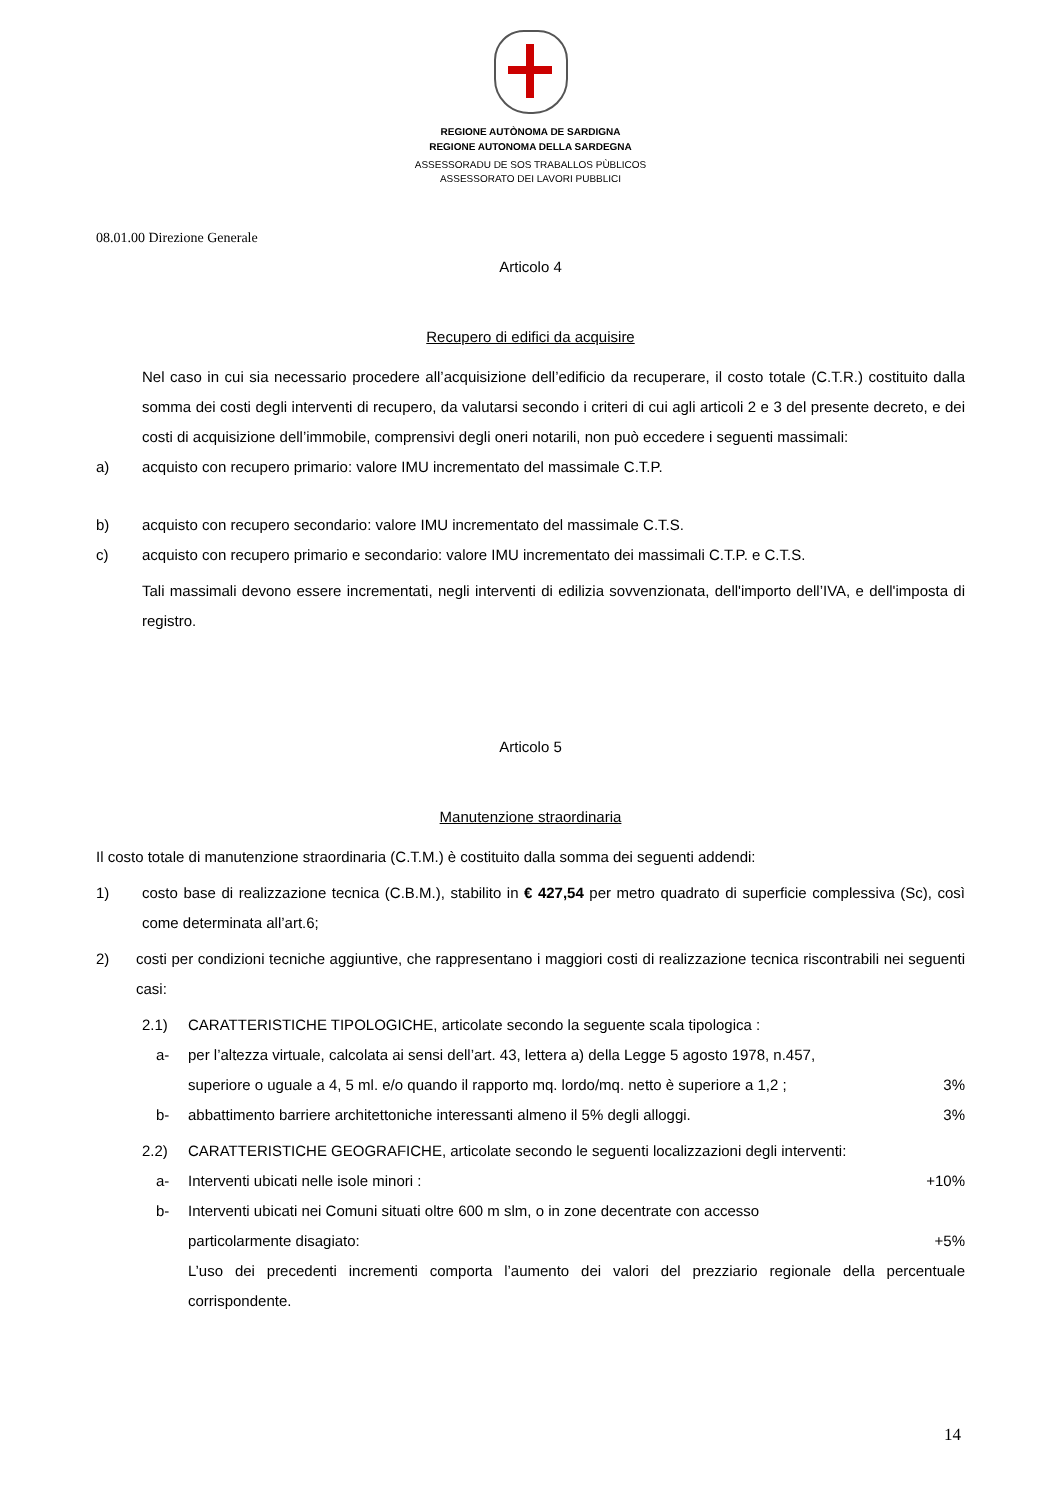REGIONE AUTÒNOMA DE SARDIGNA
REGIONE AUTONOMA DELLA SARDEGNA
ASSESSORADU DE SOS TRABALLOS PÙBLICOS
ASSESSORATO DEI LAVORI PUBBLICI
08.01.00 Direzione Generale
Articolo 4
Recupero di edifici da acquisire
Nel caso in cui sia necessario procedere all’acquisizione dell’edificio da recuperare, il costo totale (C.T.R.) costituito dalla somma dei costi degli interventi di recupero, da valutarsi secondo i criteri di cui agli articoli 2 e 3 del presente decreto, e dei costi di acquisizione dell’immobile, comprensivi degli oneri notarili, non può eccedere i seguenti massimali:
a) acquisto con recupero primario: valore IMU incrementato del massimale C.T.P.
b) acquisto con recupero secondario: valore IMU incrementato del massimale C.T.S.
c) acquisto con recupero primario e secondario: valore IMU incrementato dei massimali C.T.P. e C.T.S.
Tali massimali devono essere incrementati, negli interventi di edilizia sovvenzionata, dell'importo dell’IVA, e dell'imposta di registro.
Articolo 5
Manutenzione straordinaria
Il costo totale di manutenzione straordinaria (C.T.M.) è costituito dalla somma dei seguenti addendi:
1) costo base di realizzazione tecnica (C.B.M.), stabilito in € 427,54 per metro quadrato di superficie complessiva (Sc), così come determinata all’art.6;
2) costi per condizioni tecniche aggiuntive, che rappresentano i maggiori costi di realizzazione tecnica riscontrabili nei seguenti casi:
2.1) CARATTERISTICHE TIPOLOGICHE, articolate secondo la seguente scala tipologica :
a- per l’altezza virtuale, calcolata ai sensi dell’art. 43, lettera a) della Legge 5 agosto 1978, n.457,
superiore o uguale a 4, 5 ml. e/o quando il rapporto mq. lordo/mq. netto è superiore a 1,2 ; 3%
b- abbattimento barriere architettoniche interessanti almeno il 5% degli alloggi. 3%
2.2) CARATTERISTICHE GEOGRAFICHE, articolate secondo le seguenti localizzazioni degli interventi:
a- Interventi ubicati nelle isole minori : +10%
b- Interventi ubicati nei Comuni situati oltre 600 m slm, o in zone decentrate con accesso
particolarmente disagiato: +5%
L’uso dei precedenti incrementi comporta l’aumento dei valori del prezziario regionale della percentuale corrispondente.
14